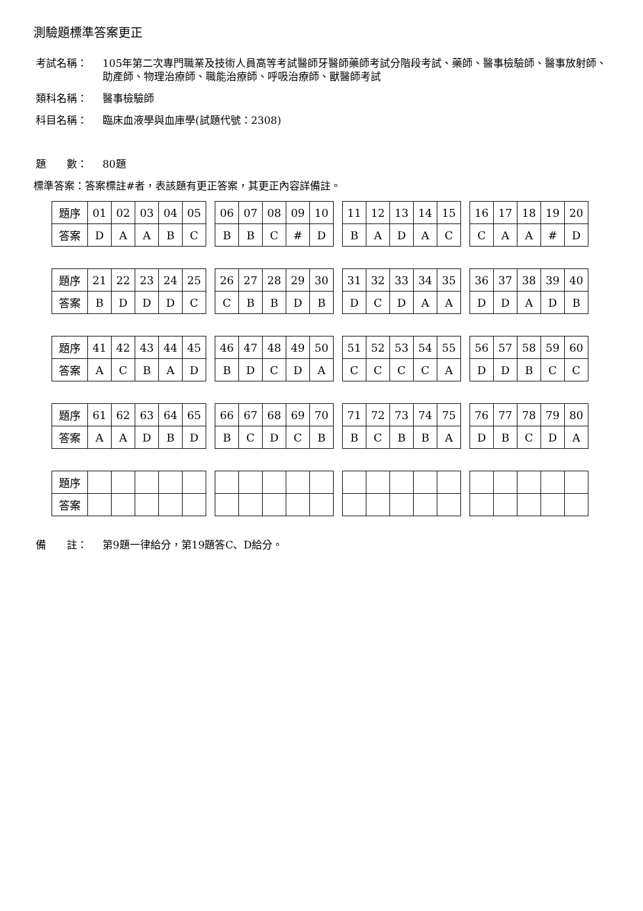測驗題標準答案更正
考試名稱： 105年第二次專門職業及技術人員高等考試醫師牙醫師藥師考試分階段考試、藥師、醫事檢驗師、醫事放射師、助產師、物理治療師、職能治療師、呼吸治療師、獸醫師考試
類科名稱： 醫事檢驗師
科目名稱： 臨床血液學與血庫學(試題代號：2308)
題　　數： 80題
標準答案：答案標註#者，表該題有更正答案，其更正內容詳備註。
| 題序 | 01 | 02 | 03 | 04 | 05 | | 06 | 07 | 08 | 09 | 10 | | 11 | 12 | 13 | 14 | 15 | | 16 | 17 | 18 | 19 | 20 |
| 答案 | D | A | A | B | C | | B | B | C | # | D | | B | A | D | A | C | | C | A | A | # | D |
| 題序 | 21 | 22 | 23 | 24 | 25 | | 26 | 27 | 28 | 29 | 30 | | 31 | 32 | 33 | 34 | 35 | | 36 | 37 | 38 | 39 | 40 |
| 答案 | B | D | D | D | C | | C | B | B | D | B | | D | C | D | A | A | | D | D | A | D | B |
| 題序 | 41 | 42 | 43 | 44 | 45 | | 46 | 47 | 48 | 49 | 50 | | 51 | 52 | 53 | 54 | 55 | | 56 | 57 | 58 | 59 | 60 |
| 答案 | A | C | B | A | D | | B | D | C | D | A | | C | C | C | C | A | | D | D | B | C | C |
| 題序 | 61 | 62 | 63 | 64 | 65 | | 66 | 67 | 68 | 69 | 70 | | 71 | 72 | 73 | 74 | 75 | | 76 | 77 | 78 | 79 | 80 |
| 答案 | A | A | D | B | D | | B | C | D | C | B | | B | C | B | B | A | | D | B | C | D | A |
| 題序 | | | | | | | | | | | | | | | | | | | | | | | |
| 答案 | | | | | | | | | | | | | | | | | | | | | | | |
備　　註： 第9題一律給分，第19題答C、D給分。